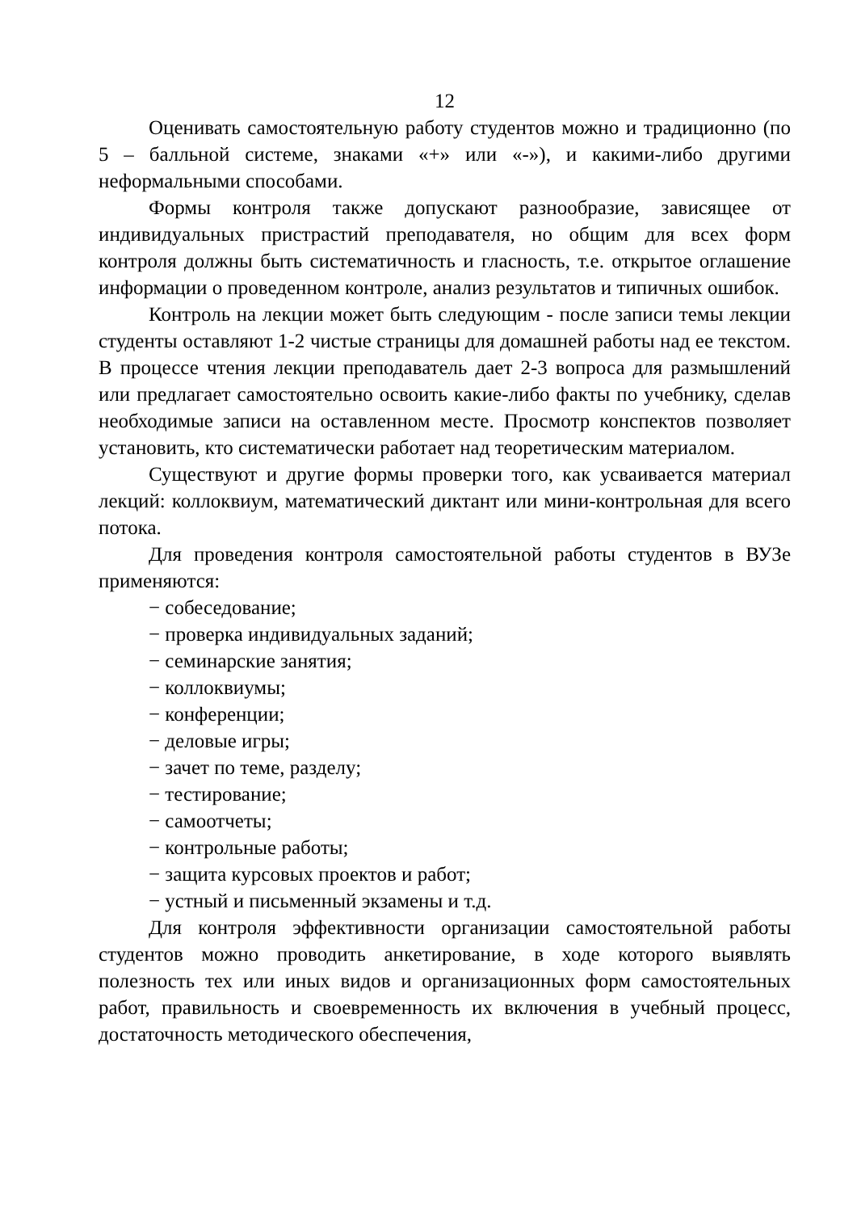12
Оценивать самостоятельную работу студентов можно и традиционно (по 5 – балльной системе, знаками «+» или «-»), и какими-либо другими неформальными способами.
Формы контроля также допускают разнообразие, зависящее от индивидуальных пристрастий преподавателя, но общим для всех форм контроля должны быть систематичность и гласность, т.е. открытое оглашение информации о проведенном контроле, анализ результатов и типичных ошибок.
Контроль на лекции может быть следующим - после записи темы лекции студенты оставляют 1-2 чистые страницы для домашней работы над ее текстом. В процессе чтения лекции преподаватель дает 2-3 вопроса для размышлений или предлагает самостоятельно освоить какие-либо факты по учебнику, сделав необходимые записи на оставленном месте. Просмотр конспектов позволяет установить, кто систематически работает над теоретическим материалом.
Существуют и другие формы проверки того, как усваивается материал лекций: коллоквиум, математический диктант или мини-контрольная для всего потока.
Для проведения контроля самостоятельной работы студентов в ВУЗе применяются:
− собеседование;
− проверка индивидуальных заданий;
− семинарские занятия;
− коллоквиумы;
− конференции;
− деловые игры;
− зачет по теме, разделу;
− тестирование;
− самоотчеты;
− контрольные работы;
− защита курсовых проектов и работ;
− устный и письменный экзамены и т.д.
Для контроля эффективности организации самостоятельной работы студентов можно проводить анкетирование, в ходе которого выявлять полезность тех или иных видов и организационных форм самостоятельных работ, правильность и своевременность их включения в учебный процесс, достаточность методического обеспечения,